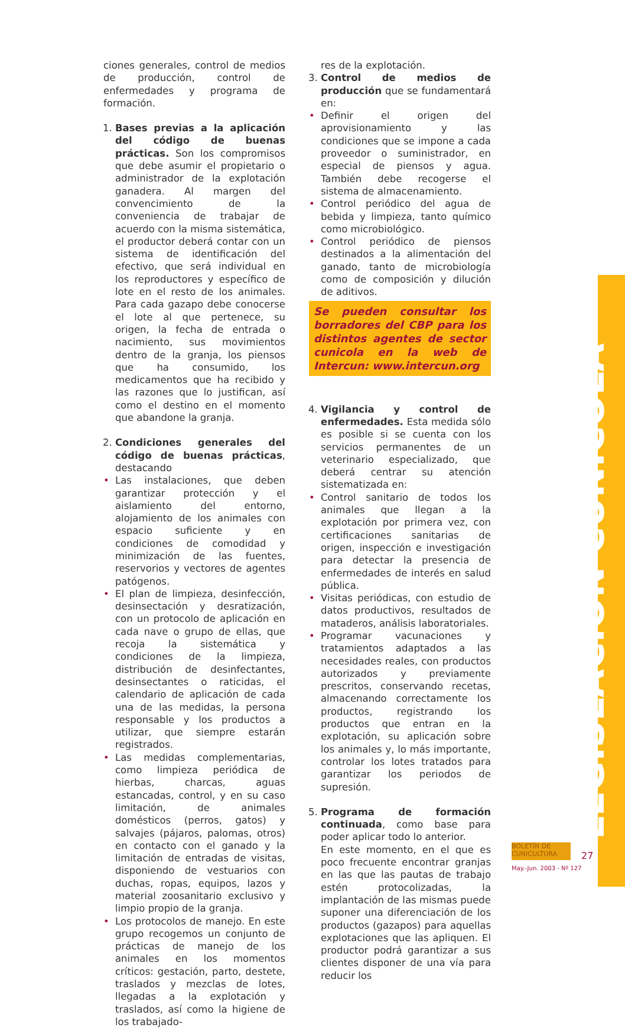ciones generales, control de medios de producción, control de enfermedades y programa de formación.
1. Bases previas a la aplicación del código de buenas prácticas. Son los compromisos que debe asumir el propietario o administrador de la explotación ganadera. Al margen del convencimiento de la conveniencia de trabajar de acuerdo con la misma sistemática, el productor deberá contar con un sistema de identificación del efectivo, que será individual en los reproductores y específico de lote en el resto de los animales. Para cada gazapo debe conocerse el lote al que pertenece, su origen, la fecha de entrada o nacimiento, sus movimientos dentro de la granja, los piensos que ha consumido, los medicamentos que ha recibido y las razones que lo justifican, así como el destino en el momento que abandone la granja.
2. Condiciones generales del código de buenas prácticas, destacando
• Las instalaciones, que deben garantizar protección y el aislamiento del entorno, alojamiento de los animales con espacio suficiente y en condiciones de comodidad y minimización de las fuentes, reservorios y vectores de agentes patógenos.
• El plan de limpieza, desinfección, desinsectación y desratización, con un protocolo de aplicación en cada nave o grupo de ellas, que recoja la sistemática y condiciones de la limpieza, distribución de desinfectantes, desinsectantes o raticidas, el calendario de aplicación de cada una de las medidas, la persona responsable y los productos a utilizar, que siempre estarán registrados.
• Las medidas complementarias, como limpieza periódica de hierbas, charcas, aguas estancadas, control, y en su caso limitación, de animales domésticos (perros, gatos) y salvajes (pájaros, palomas, otros) en contacto con el ganado y la limitación de entradas de visitas, disponiendo de vestuarios con duchas, ropas, equipos, lazos y material zoosanitario exclusivo y limpio propio de la granja.
• Los protocolos de manejo. En este grupo recogemos un conjunto de prácticas de manejo de los animales en los momentos críticos: gestación, parto, destete, traslados y mezclas de lotes, llegadas a la explotación y traslados, así como la higiene de los trabajado-
res de la explotación.
3. Control de medios de producción que se fundamentará en:
• Definir el origen del aprovisionamiento y las condiciones que se impone a cada proveedor o suministrador, en especial de piensos y agua. También debe recogerse el sistema de almacenamiento.
• Control periódico del agua de bebida y limpieza, tanto químico como microbiológico.
• Control periódico de piensos destinados a la alimentación del ganado, tanto de microbiología como de composición y dilución de aditivos.
Se pueden consultar los borradores del CBP para los distintos agentes de sector cunicola en la web de Intercun: www.intercun.org
4. Vigilancia y control de enfermedades. Esta medida sólo es posible si se cuenta con los servicios permanentes de un veterinario especializado, que deberá centrar su atención sistematizada en:
• Control sanitario de todos los animales que llegan a la explotación por primera vez, con certificaciones sanitarias de origen, inspección e investigación para detectar la presencia de enfermedades de interés en salud pública.
• Visitas periódicas, con estudio de datos productivos, resultados de mataderos, análisis laboratoriales.
• Programar vacunaciones y tratamientos adaptados a las necesidades reales, con productos autorizados y previamente prescritos, conservando recetas, almacenando correctamente los productos, registrando los productos que entran en la explotación, su aplicación sobre los animales y, lo más importante, controlar los lotes tratados para garantizar los periodos de supresión.
5. Programa de formación continuada, como base para poder aplicar todo lo anterior.
En este momento, en el que es poco frecuente encontrar granjas en las que las pautas de trabajo estén protocolizadas, la implantación de las mismas puede suponer una diferenciación de los productos (gazapos) para aquellas explotaciones que las apliquen. El productor podrá garantizar a sus clientes disponer de una vía para reducir los
LEGISLACIÓN CUNÍCOLA
BOLETÍN DE CUNICULTURA
27
May.-Jun. 2003 - Nº 127